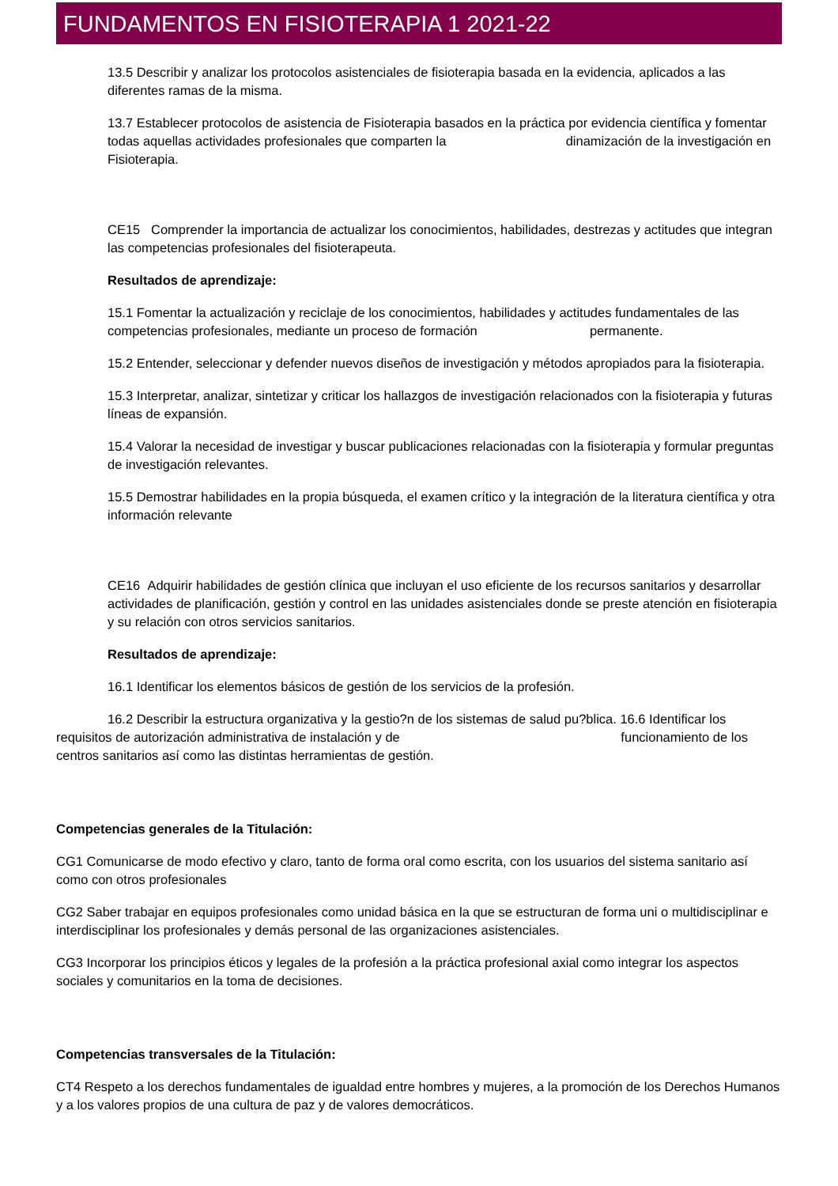FUNDAMENTOS EN FISIOTERAPIA 1 2021-22
13.5 Describir y analizar los protocolos asistenciales de fisioterapia basada en la evidencia, aplicados a las diferentes ramas de la misma.
13.7 Establecer protocolos de asistencia de Fisioterapia basados en la práctica por evidencia científica y fomentar todas aquellas actividades profesionales que comparten la dinamización de la investigación en Fisioterapia.
CE15 Comprender la importancia de actualizar los conocimientos, habilidades, destrezas y actitudes que integran las competencias profesionales del fisioterapeuta.
Resultados de aprendizaje:
15.1 Fomentar la actualización y reciclaje de los conocimientos, habilidades y actitudes fundamentales de las competencias profesionales, mediante un proceso de formación permanente.
15.2 Entender, seleccionar y defender nuevos diseños de investigación y métodos apropiados para la fisioterapia.
15.3 Interpretar, analizar, sintetizar y criticar los hallazgos de investigación relacionados con la fisioterapia y futuras líneas de expansión.
15.4 Valorar la necesidad de investigar y buscar publicaciones relacionadas con la fisioterapia y formular preguntas de investigación relevantes.
15.5 Demostrar habilidades en la propia búsqueda, el examen crítico y la integración de la literatura científica y otra información relevante
CE16 Adquirir habilidades de gestión clínica que incluyan el uso eficiente de los recursos sanitarios y desarrollar actividades de planificación, gestión y control en las unidades asistenciales donde se preste atención en fisioterapia y su relación con otros servicios sanitarios.
Resultados de aprendizaje:
16.1 Identificar los elementos básicos de gestión de los servicios de la profesión.
16.2 Describir la estructura organizativa y la gestio?n de los sistemas de salud pu?blica. 16.6 Identificar los requisitos de autorización administrativa de instalación y de funcionamiento de los centros sanitarios así como las distintas herramientas de gestión.
Competencias generales de la Titulación:
CG1 Comunicarse de modo efectivo y claro, tanto de forma oral como escrita, con los usuarios del sistema sanitario así como con otros profesionales
CG2 Saber trabajar en equipos profesionales como unidad básica en la que se estructuran de forma uni o multidisciplinar e interdisciplinar los profesionales y demás personal de las organizaciones asistenciales.
CG3 Incorporar los principios éticos y legales de la profesión a la práctica profesional axial como integrar los aspectos sociales y comunitarios en la toma de decisiones.
Competencias transversales de la Titulación:
CT4 Respeto a los derechos fundamentales de igualdad entre hombres y mujeres, a la promoción de los Derechos Humanos y a los valores propios de una cultura de paz y de valores democráticos.